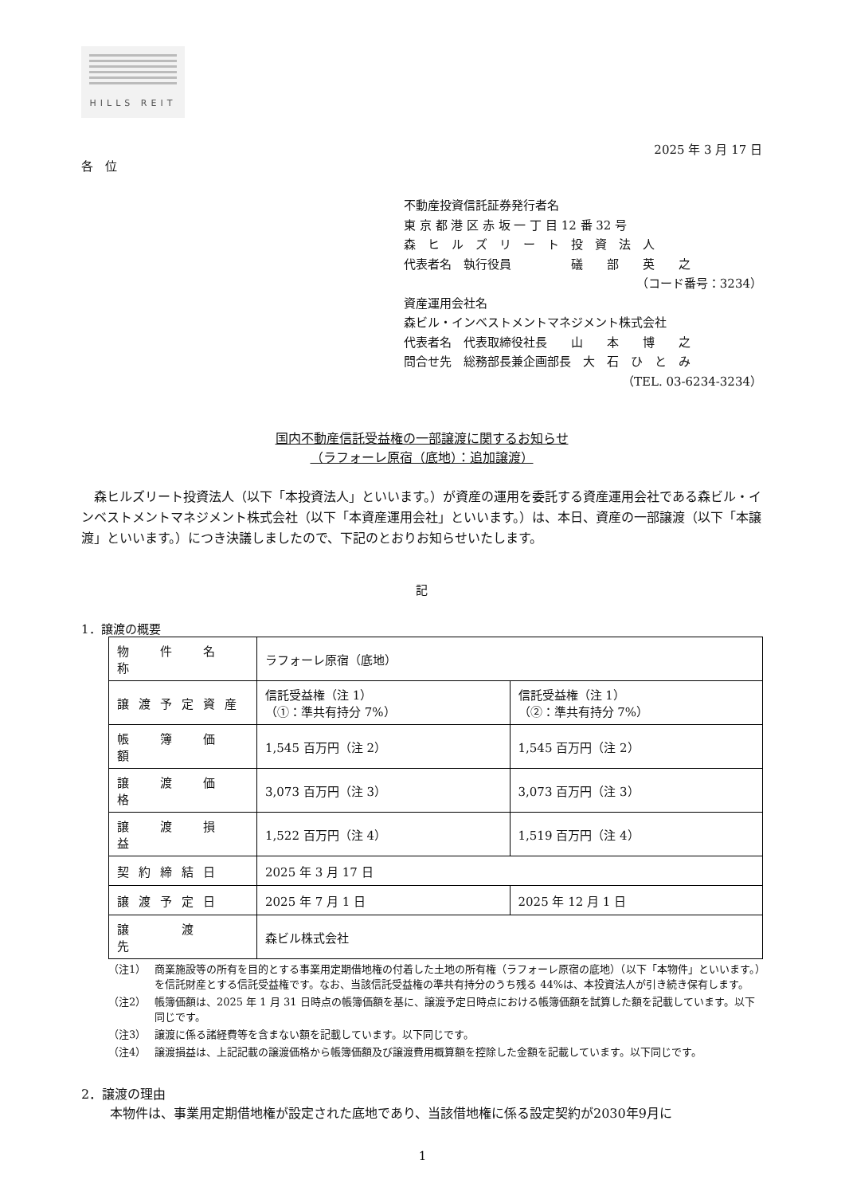HILLS REIT
2025 年 3 月 17 日
各　位
不動産投資信託証券発行者名
東 京 都 港 区 赤 坂 一 丁 目 12 番 32 号
森　ヒ　ル　ズ　リ　ー　ト　投　資　法　人
代表者名　執行役員　　　　　礒　　部　　英　　之
（コード番号：3234）
資産運用会社名
森ビル・インベストメントマネジメント株式会社
代表者名　代表取締役社長　　山　　本　　博　　之
問合せ先　総務部長兼企画部長　大　石　ひ　と　み
（TEL. 03-6234-3234）
国内不動産信託受益権の一部譲渡に関するお知らせ
（ラフォーレ原宿（底地）：追加譲渡）
森ヒルズリート投資法人（以下「本投資法人」といいます。）が資産の運用を委託する資産運用会社である森ビル・インベストメントマネジメント株式会社（以下「本資産運用会社」といいます。）は、本日、資産の一部譲渡（以下「本譲渡」といいます。）につき決議しましたので、下記のとおりお知らせいたします。
記
1．譲渡の概要
| 物 件 名 称 | ラフォーレ原宿（底地） | |
| 譲渡予定資産 | 信託受益権（注 1） （①：準共有持分 7%） | 信託受益権（注 1） （②：準共有持分 7%） |
| 帳 簿 価 額 | 1,545 百万円（注 2） | 1,545 百万円（注 2） |
| 譲 渡 価 格 | 3,073 百万円（注 3） | 3,073 百万円（注 3） |
| 譲 渡 損 益 | 1,522 百万円（注 4） | 1,519 百万円（注 4） |
| 契約締結日 | 2025 年 3 月 17 日 | |
| 譲渡予定日 | 2025 年 7 月 1 日 | 2025 年 12 月 1 日 |
| 譲 渡 先 | 森ビル株式会社 | |
（注1） 商業施設等の所有を目的とする事業用定期借地権の付着した土地の所有権（ラフォーレ原宿の底地）（以下「本物件」といいます。）を信託財産とする信託受益権です。なお、当該信託受益権の準共有持分のうち残る 44%は、本投資法人が引き続き保有します。
（注2） 帳簿価額は、2025 年 1 月 31 日時点の帳簿価額を基に、譲渡予定日時点における帳簿価額を試算した額を記載しています。以下同じです。
（注3） 譲渡に係る諸経費等を含まない額を記載しています。以下同じです。
（注4） 譲渡損益は、上記記載の譲渡価格から帳簿価額及び譲渡費用概算額を控除した金額を記載しています。以下同じです。
2．譲渡の理由
本物件は、事業用定期借地権が設定された底地であり、当該借地権に係る設定契約が2030年9月に
1